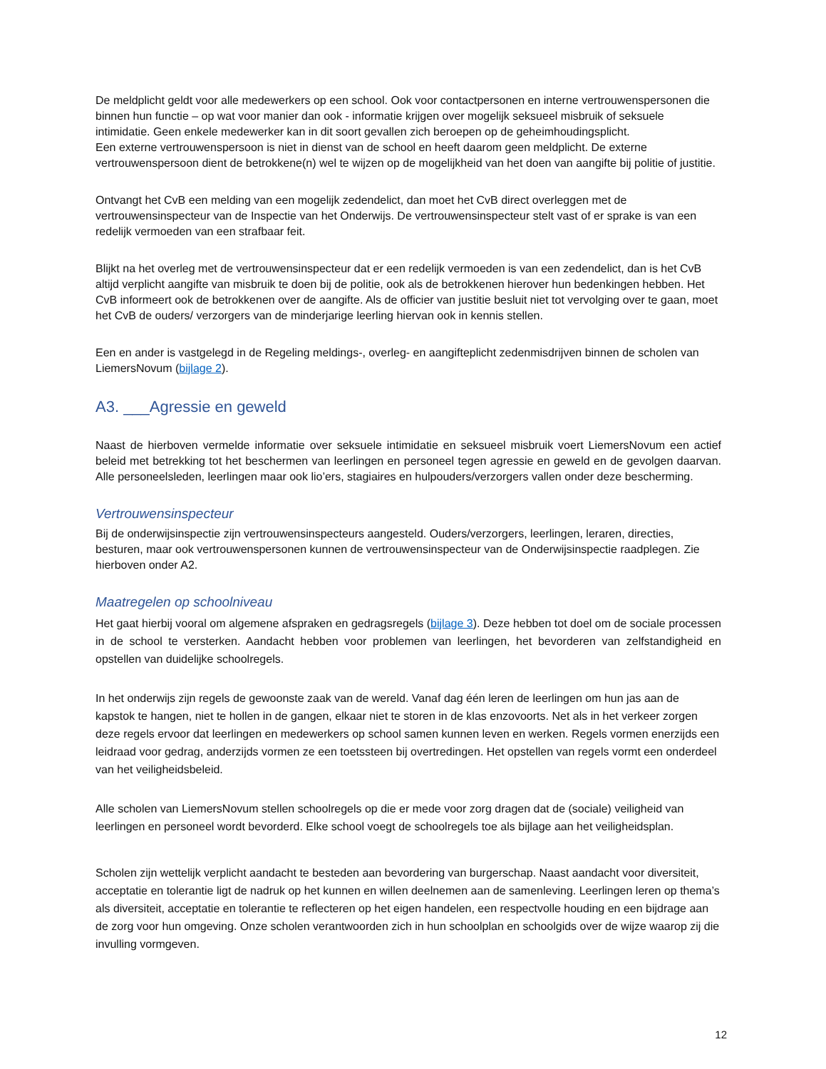De meldplicht geldt voor alle medewerkers op een school. Ook voor contactpersonen en interne vertrouwenspersonen die binnen hun functie – op wat voor manier dan ook - informatie krijgen over mogelijk seksueel misbruik of seksuele intimidatie. Geen enkele medewerker kan in dit soort gevallen zich beroepen op de geheimhoudingsplicht.
Een externe vertrouwenspersoon is niet in dienst van de school en heeft daarom geen meldplicht. De externe vertrouwenspersoon dient de betrokkene(n) wel te wijzen op de mogelijkheid van het doen van aangifte bij politie of justitie.
Ontvangt het CvB een melding van een mogelijk zedendelict, dan moet het CvB direct overleggen met de vertrouwensinspecteur van de Inspectie van het Onderwijs. De vertrouwensinspecteur stelt vast of er sprake is van een redelijk vermoeden van een strafbaar feit.
Blijkt na het overleg met de vertrouwensinspecteur dat er een redelijk vermoeden is van een zedendelict, dan is het CvB altijd verplicht aangifte van misbruik te doen bij de politie, ook als de betrokkenen hierover hun bedenkingen hebben. Het CvB informeert ook de betrokkenen over de aangifte. Als de officier van justitie besluit niet tot vervolging over te gaan, moet het CvB de ouders/ verzorgers van de minderjarige leerling hiervan ook in kennis stellen.
Een en ander is vastgelegd in de Regeling meldings-, overleg- en aangifteplicht zedenmisdrijven binnen de scholen van LiemersNovum (bijlage 2).
A3. ___Agressie en geweld
Naast de hierboven vermelde informatie over seksuele intimidatie en seksueel misbruik voert LiemersNovum een actief beleid met betrekking tot het beschermen van leerlingen en personeel tegen agressie en geweld en de gevolgen daarvan. Alle personeelsleden, leerlingen maar ook lio’ers, stagiaires en hulpouders/verzorgers vallen onder deze bescherming.
Vertrouwensinspecteur
Bij de onderwijsinspectie zijn vertrouwensinspecteurs aangesteld. Ouders/verzorgers, leerlingen, leraren, directies, besturen, maar ook vertrouwenspersonen kunnen de vertrouwensinspecteur van de Onderwijsinspectie raadplegen. Zie hierboven onder A2.
Maatregelen op schoolniveau
Het gaat hierbij vooral om algemene afspraken en gedragsregels (bijlage 3). Deze hebben tot doel om de sociale processen in de school te versterken. Aandacht hebben voor problemen van leerlingen, het bevorderen van zelfstandigheid en opstellen van duidelijke schoolregels.
In het onderwijs zijn regels de gewoonste zaak van de wereld. Vanaf dag één leren de leerlingen om hun jas aan de kapstok te hangen, niet te hollen in de gangen, elkaar niet te storen in de klas enzovoorts. Net als in het verkeer zorgen deze regels ervoor dat leerlingen en medewerkers op school samen kunnen leven en werken. Regels vormen enerzijds een leidraad voor gedrag, anderzijds vormen ze een toetssteen bij overtredingen. Het opstellen van regels vormt een onderdeel van het veiligheidsbeleid.
Alle scholen van LiemersNovum stellen schoolregels op die er mede voor zorg dragen dat de (sociale) veiligheid van leerlingen en personeel wordt bevorderd. Elke school voegt de schoolregels toe als bijlage aan het veiligheidsplan.
Scholen zijn wettelijk verplicht aandacht te besteden aan bevordering van burgerschap. Naast aandacht voor diversiteit, acceptatie en tolerantie ligt de nadruk op het kunnen en willen deelnemen aan de samenleving. Leerlingen leren op thema’s als diversiteit, acceptatie en tolerantie te reflecteren op het eigen handelen, een respectvolle houding en een bijdrage aan de zorg voor hun omgeving. Onze scholen verantwoorden zich in hun schoolplan en schoolgids over de wijze waarop zij die invulling vormgeven.
12